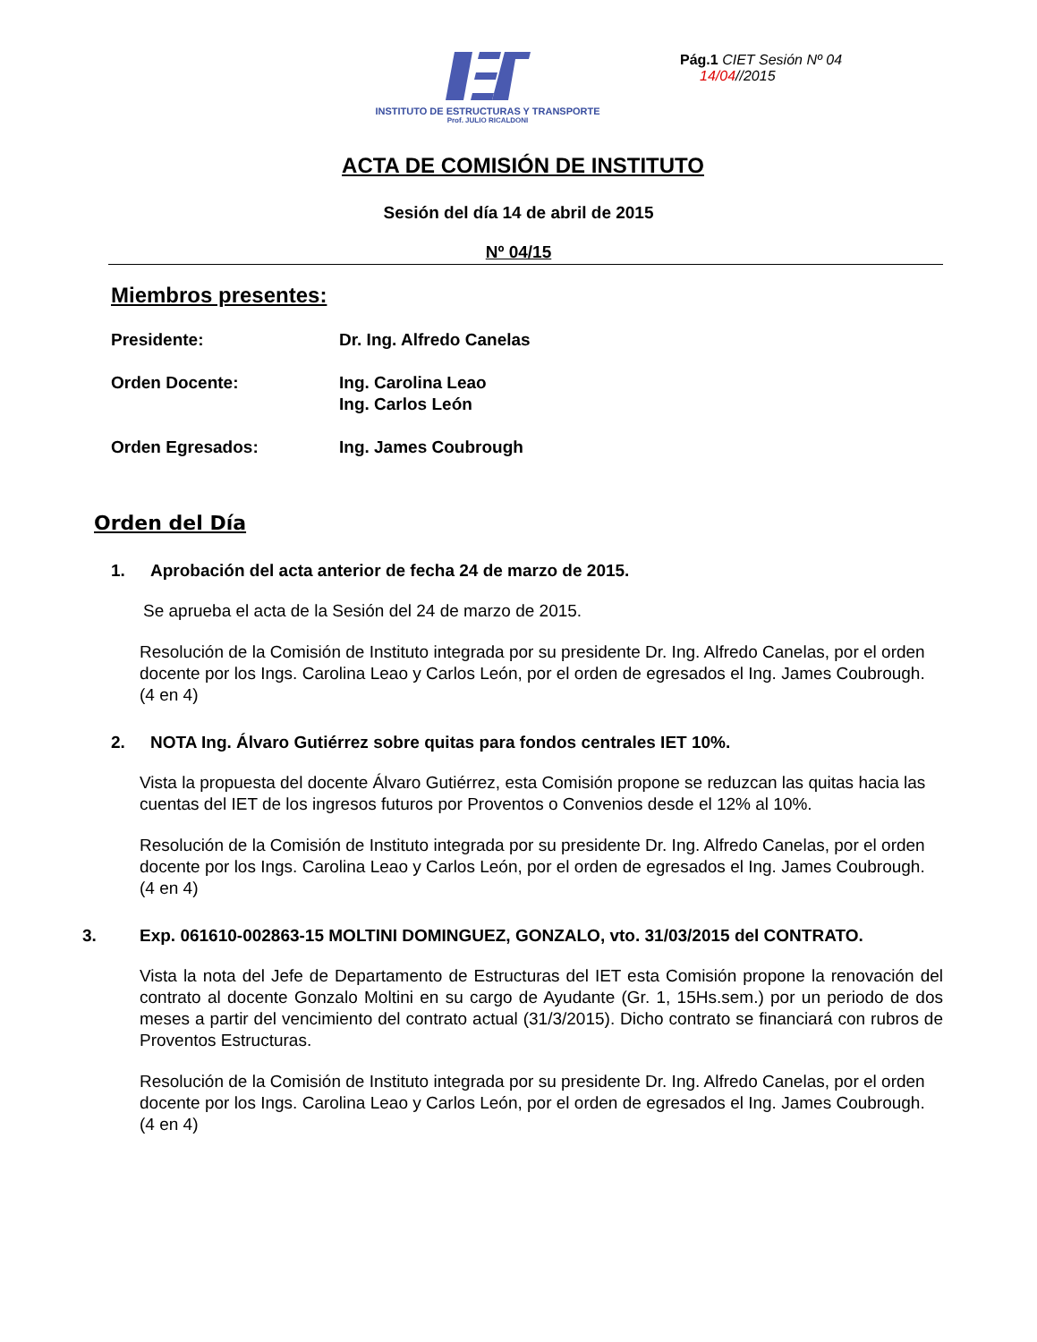INSTITUTO DE ESTRUCTURAS Y TRANSPORTE
Prof. JULIO RICALDONI
Pág.1 CIET Sesión Nº 04
14/04//2015
ACTA DE COMISIÓN DE INSTITUTO
Sesión del día 14 de abril de 2015
Nº 04/15
Miembros presentes:
| Presidente: | Dr. Ing. Alfredo Canelas |
| Orden Docente: | Ing. Carolina Leao Ing. Carlos León |
| Orden Egresados: | Ing. James Coubrough |
Orden del Día
1. Aprobación del acta anterior de fecha 24 de marzo de 2015.
Se aprueba el acta de la Sesión del 24 de marzo de 2015.
Resolución de la Comisión de Instituto integrada por su presidente Dr. Ing. Alfredo Canelas, por el orden docente por los Ings. Carolina Leao y Carlos León, por el orden de egresados el Ing. James Coubrough. (4 en 4)
2. NOTA Ing. Álvaro Gutiérrez sobre quitas para fondos centrales IET 10%.
Vista la propuesta del docente Álvaro Gutiérrez, esta Comisión propone se reduzcan las quitas hacia las cuentas del IET de los ingresos futuros por Proventos o Convenios desde el 12% al 10%.
Resolución de la Comisión de Instituto integrada por su presidente Dr. Ing. Alfredo Canelas, por el orden docente por los Ings. Carolina Leao y Carlos León, por el orden de egresados el Ing. James Coubrough. (4 en 4)
3. Exp. 061610-002863-15 MOLTINI DOMINGUEZ, GONZALO, vto. 31/03/2015 del CONTRATO.
Vista la nota del Jefe de Departamento de Estructuras del IET esta Comisión propone la renovación del contrato al docente Gonzalo Moltini en su cargo de Ayudante (Gr. 1, 15Hs.sem.) por un periodo de dos meses a partir del vencimiento del contrato actual (31/3/2015). Dicho contrato se financiará con rubros de Proventos Estructuras.
Resolución de la Comisión de Instituto integrada por su presidente Dr. Ing. Alfredo Canelas, por el orden docente por los Ings. Carolina Leao y Carlos León, por el orden de egresados el Ing. James Coubrough. (4 en 4)